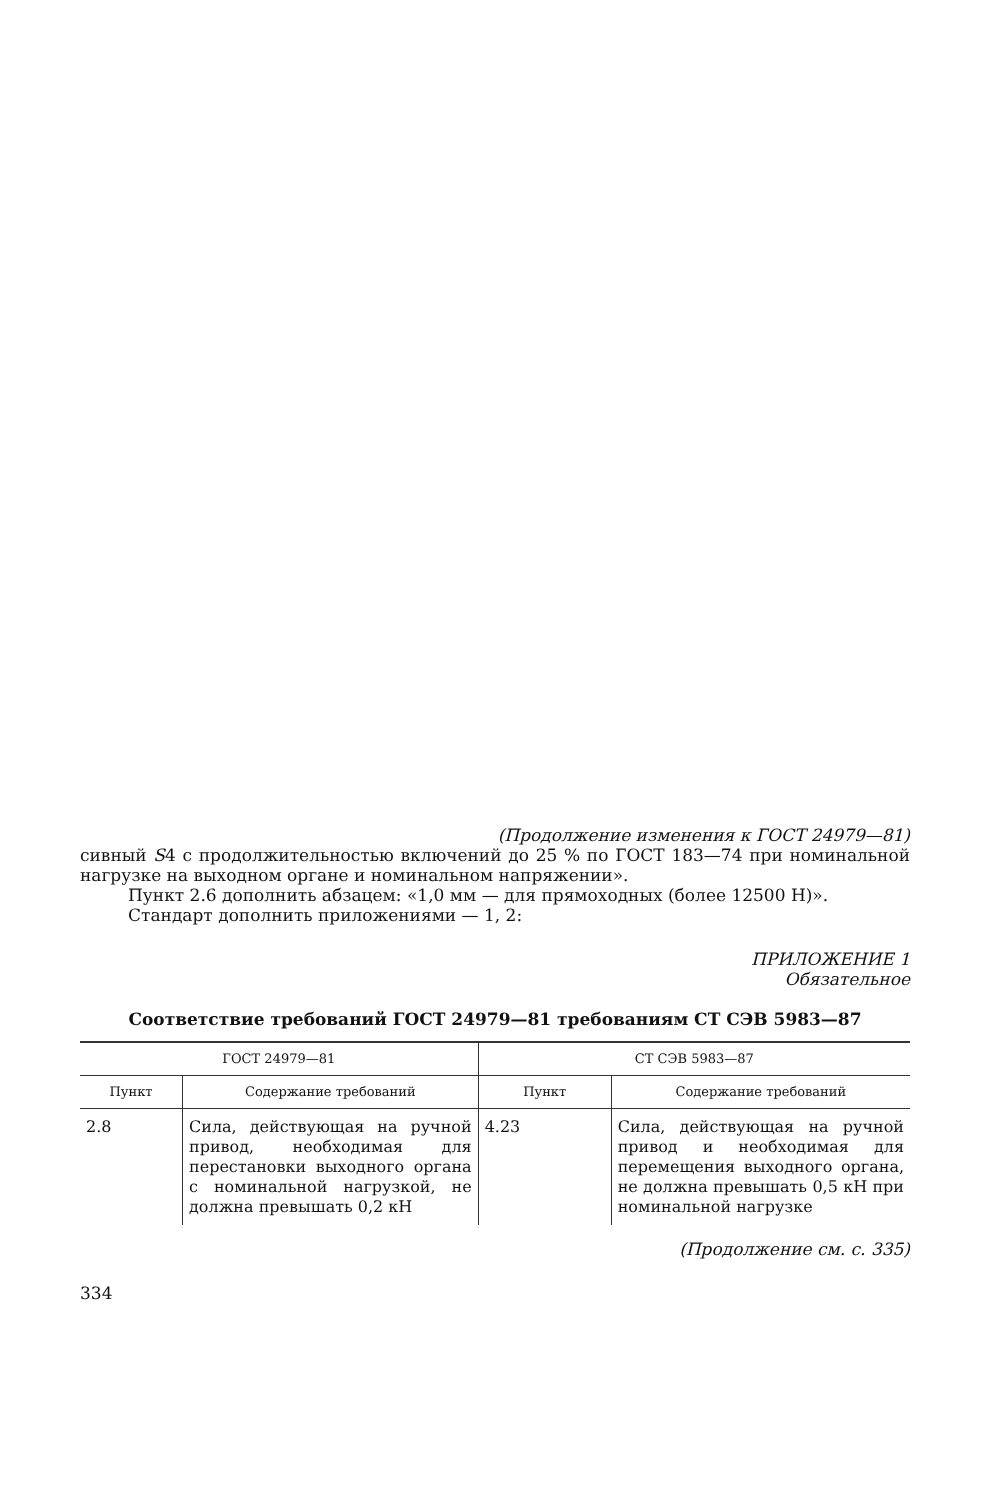(Продолжение изменения к ГОСТ 24979—81)
сивный S4 с продолжительностью включений до 25 % по ГОСТ 183—74 при номинальной нагрузке на выходном органе и номинальном напряжении».
Пункт 2.6 дополнить абзацем: «1,0 мм — для прямоходных (более 12500 Н)».
Стандарт дополнить приложениями — 1, 2:
ПРИЛОЖЕНИЕ 1
Обязательное
Соответствие требований ГОСТ 24979—81 требованиям СТ СЭВ 5983—87
| ГОСТ 24979—81 | | СТ СЭВ 5983—87 | |
| --- | --- | --- | --- |
| Пункт | Содержание требований | Пункт | Содержание требований |
| 2.8 | Сила, действующая на ручной привод, необходимая для перестановки выходного органа с номинальной нагрузкой, не должна превышать 0,2 кН | 4.23 | Сила, действующая на ручной привод и необходимая для перемещения выходного органа, не должна превышать 0,5 кН при номинальной нагрузке |
(Продолжение см. с. 335)
334